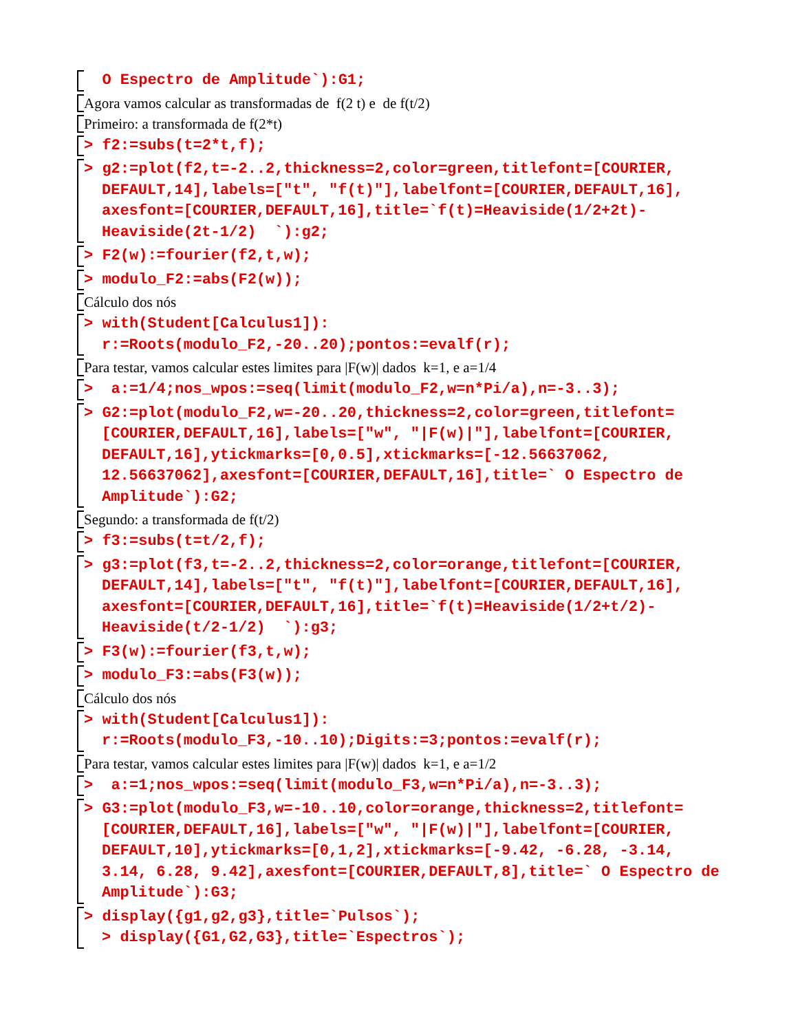O Espectro de Amplitude`):G1;
Agora vamos calcular as transformadas de f(2 t) e de f(t/2)
Primeiro: a transformada de f(2*t)
> f2:=subs(t=2*t,f);
> g2:=plot(f2,t=-2..2,thickness=2,color=green,titlefont=[COURIER, DEFAULT,14],labels=["t", "f(t)"],labelfont=[COURIER,DEFAULT,16], axesfont=[COURIER,DEFAULT,16],title=`f(t)=Heaviside(1/2+2t)-Heaviside(2t-1/2) `):g2;
> F2(w):=fourier(f2,t,w);
> modulo_F2:=abs(F2(w));
Cálculo dos nós
> with(Student[Calculus1]):
r:=Roots(modulo_F2,-20..20);pontos:=evalf(r);
Para testar, vamos calcular estes limites para |F(w)| dados k=1, e a=1/4
> a:=1/4;nos_wpos:=seq(limit(modulo_F2,w=n*Pi/a),n=-3..3);
> G2:=plot(modulo_F2,w=-20..20,thickness=2,color=green,titlefont= [COURIER,DEFAULT,16],labels=["w", "|F(w)|"],labelfont=[COURIER, DEFAULT,16],ytickmarks=[0,0.5],xtickmarks=[-12.56637062, 12.56637062],axesfont=[COURIER,DEFAULT,16],title=` O Espectro de Amplitude`):G2;
Segundo: a transformada de f(t/2)
> f3:=subs(t=t/2,f);
> g3:=plot(f3,t=-2..2,thickness=2,color=orange,titlefont=[COURIER, DEFAULT,14],labels=["t", "f(t)"],labelfont=[COURIER,DEFAULT,16], axesfont=[COURIER,DEFAULT,16],title=`f(t)=Heaviside(1/2+t/2)-Heaviside(t/2-1/2) `):g3;
> F3(w):=fourier(f3,t,w);
> modulo_F3:=abs(F3(w));
Cálculo dos nós
> with(Student[Calculus1]):
r:=Roots(modulo_F3,-10..10);Digits:=3;pontos:=evalf(r);
Para testar, vamos calcular estes limites para |F(w)| dados k=1, e a=1/2
> a:=1;nos_wpos:=seq(limit(modulo_F3,w=n*Pi/a),n=-3..3);
> G3:=plot(modulo_F3,w=-10..10,color=orange,thickness=2,titlefont= [COURIER,DEFAULT,16],labels=["w", "|F(w)|"],labelfont=[COURIER, DEFAULT,10],ytickmarks=[0,1,2],xtickmarks=[-9.42, -6.28, -3.14, 3.14, 6.28, 9.42],axesfont=[COURIER,DEFAULT,8],title=` O Espectro de Amplitude`):G3;
> display({g1,g2,g3},title=`Pulsos`);
> display({G1,G2,G3},title=`Espectros`);